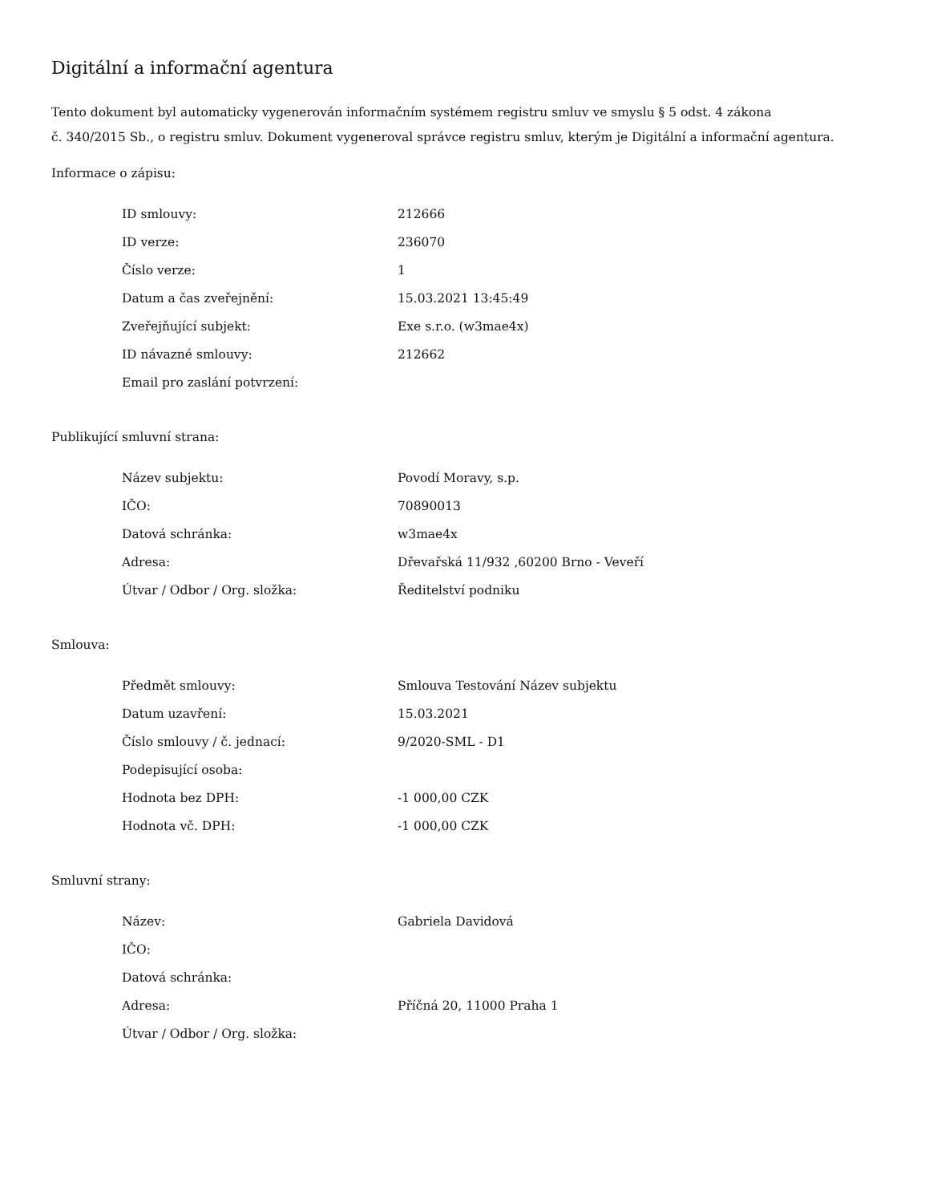Digitální a informační agentura
Tento dokument byl automaticky vygenerován informačním systémem registru smluv ve smyslu § 5 odst. 4 zákona
č. 340/2015 Sb., o registru smluv. Dokument vygeneroval správce registru smluv, kterým je Digitální a informační agentura.
Informace o zápisu:
| ID smlouvy: | 212666 |
| ID verze: | 236070 |
| Číslo verze: | 1 |
| Datum a čas zveřejnění: | 15.03.2021 13:45:49 |
| Zveřejňující subjekt: | Exe s.r.o. (w3mae4x) |
| ID návazné smlouvy: | 212662 |
| Email pro zaslání potvrzení: | |
Publikující smluvní strana:
| Název subjektu: | Povodí Moravy, s.p. |
| IČO: | 70890013 |
| Datová schránka: | w3mae4x |
| Adresa: | Dřevařská 11/932 ,60200 Brno - Veveří |
| Útvar / Odbor / Org. složka: | Ředitelství podniku |
Smlouva:
| Předmět smlouvy: | Smlouva Testování Název subjektu |
| Datum uzavření: | 15.03.2021 |
| Číslo smlouvy / č. jednací: | 9/2020-SML - D1 |
| Podepisující osoba: | |
| Hodnota bez DPH: | -1 000,00 CZK |
| Hodnota vč. DPH: | -1 000,00 CZK |
Smluvní strany:
| Název: | Gabriela Davidová |
| IČO: | |
| Datová schránka: | |
| Adresa: | Příčná 20, 11000 Praha 1 |
| Útvar / Odbor / Org. složka: | |